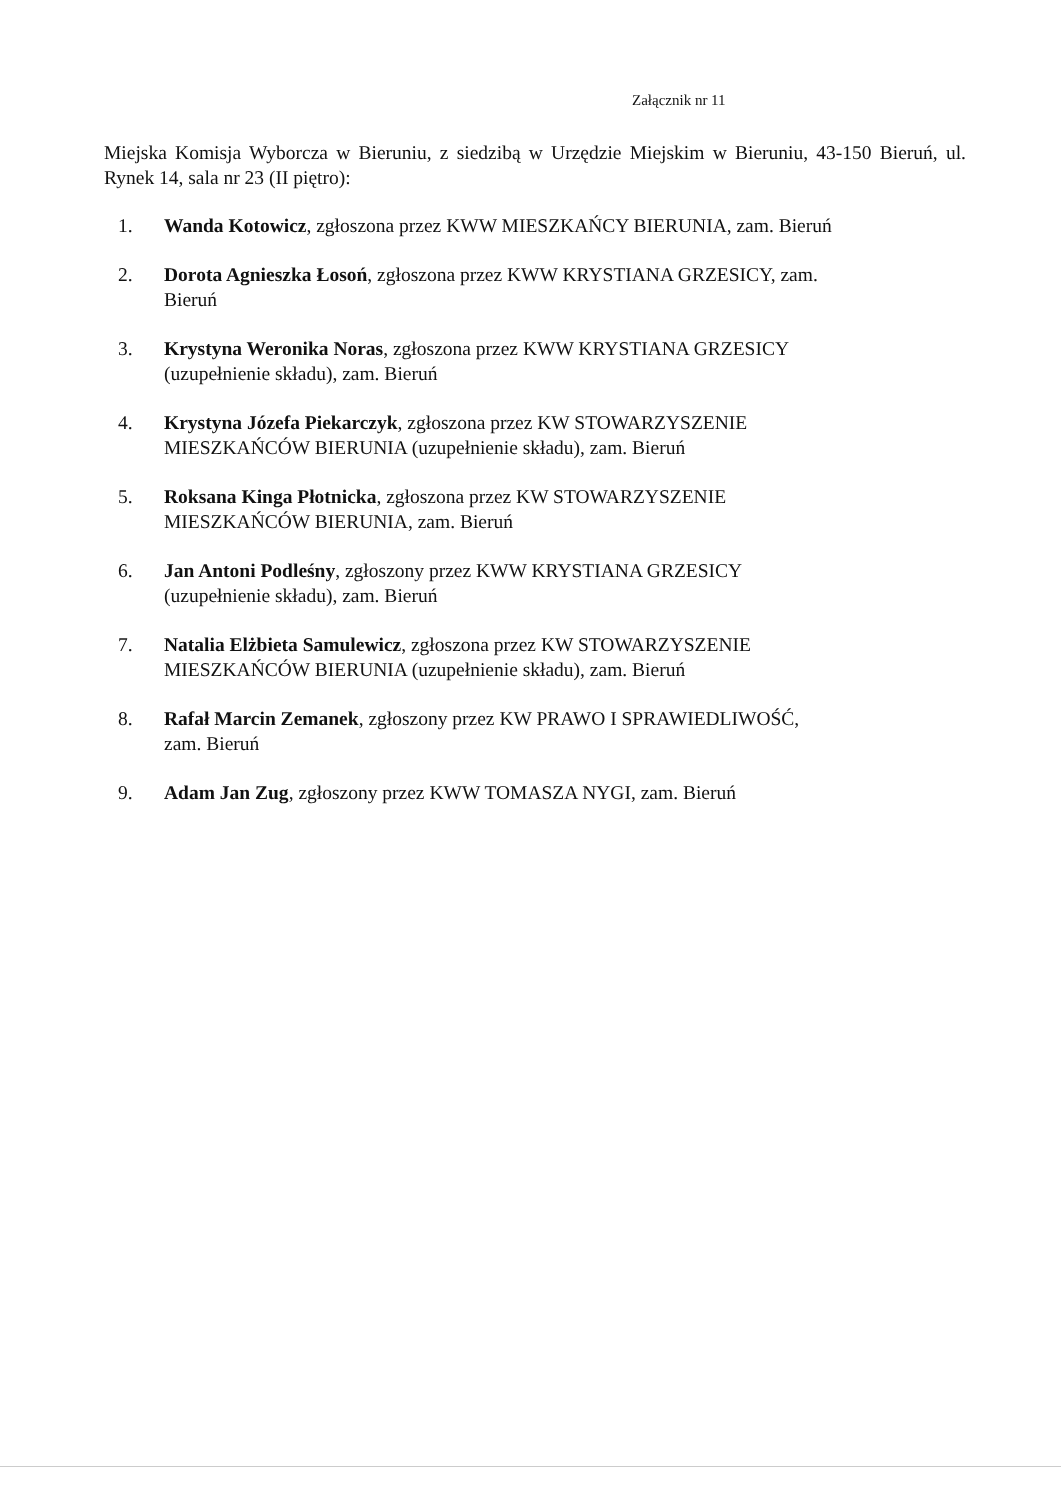Załącznik nr 11
Miejska Komisja Wyborcza w Bieruniu, z siedzibą w Urzędzie Miejskim w Bieruniu, 43-150 Bieruń, ul. Rynek 14, sala nr 23 (II piętro):
1. Wanda Kotowicz, zgłoszona przez KWW MIESZKAŃCY BIERUNIA, zam. Bieruń
2. Dorota Agnieszka Łosoń, zgłoszona przez KWW KRYSTIANA GRZESICY, zam.
Bieruń
3. Krystyna Weronika Noras, zgłoszona przez KWW KRYSTIANA GRZESICY
(uzupełnienie składu), zam. Bieruń
4. Krystyna Józefa Piekarczyk, zgłoszona przez KW STOWARZYSZENIE
MIESZKAŃCÓW BIERUNIA (uzupełnienie składu), zam. Bieruń
5. Roksana Kinga Płotnicka, zgłoszona przez KW STOWARZYSZENIE
MIESZKAŃCÓW BIERUNIA, zam. Bieruń
6. Jan Antoni Podleśny, zgłoszony przez KWW KRYSTIANA GRZESICY
(uzupełnienie składu), zam. Bieruń
7. Natalia Elżbieta Samulewicz, zgłoszona przez KW STOWARZYSZENIE
MIESZKAŃCÓW BIERUNIA (uzupełnienie składu), zam. Bieruń
8. Rafał Marcin Zemanek, zgłoszony przez KW PRAWO I SPRAWIEDLIWOŚĆ,
zam. Bieruń
9. Adam Jan Zug, zgłoszony przez KWW TOMASZA NYGI, zam. Bieruń